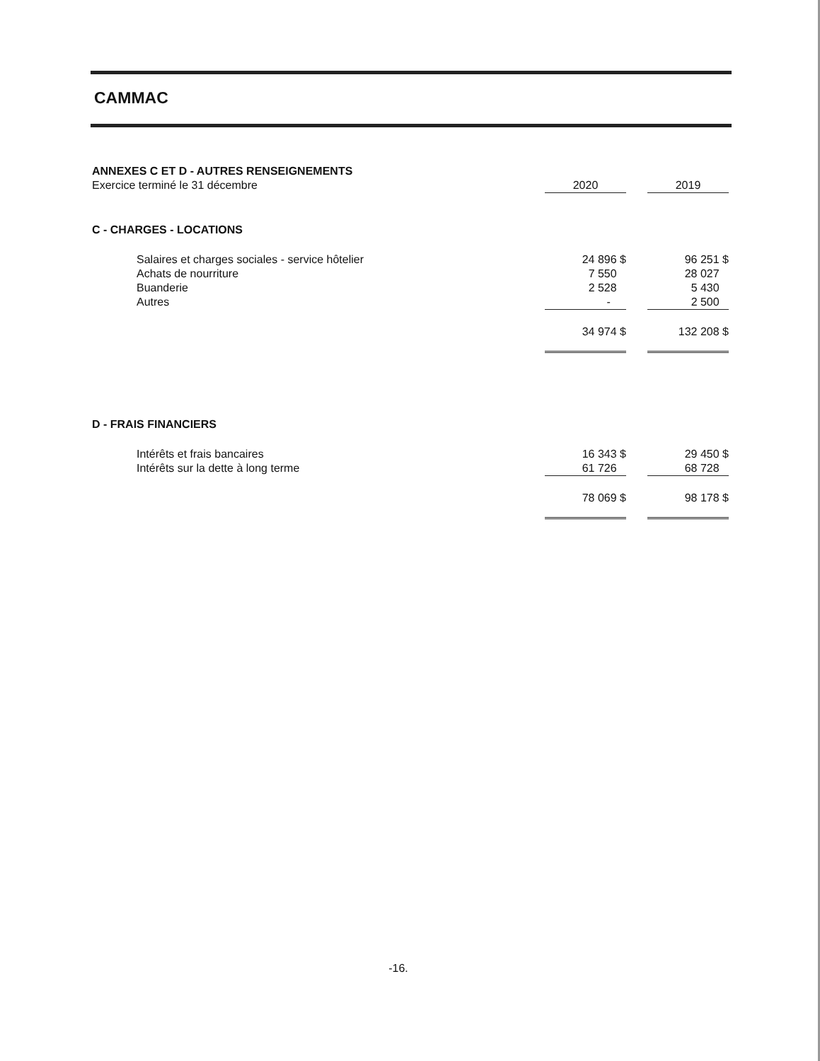CAMMAC
| ANNEXES C ET D - AUTRES RENSEIGNEMENTS | | | |
| Exercice terminé le 31 décembre | 2020 | | 2019 |
| C - CHARGES - LOCATIONS | | | |
| Salaires et charges sociales - service hôtelier | 24 896 $ | | 96 251 $ |
| Achats de nourriture | 7 550 | | 28 027 |
| Buanderie | 2 528 | | 5 430 |
| Autres | - | | 2 500 |
| | 34 974 $ | | 132 208 $ |
| D - FRAIS FINANCIERS | | | |
| Intérêts et frais bancaires | 16 343 $ | | 29 450 $ |
| Intérêts sur la dette à long terme | 61 726 | | 68 728 |
| | 78 069 $ | | 98 178 $ |
-16.